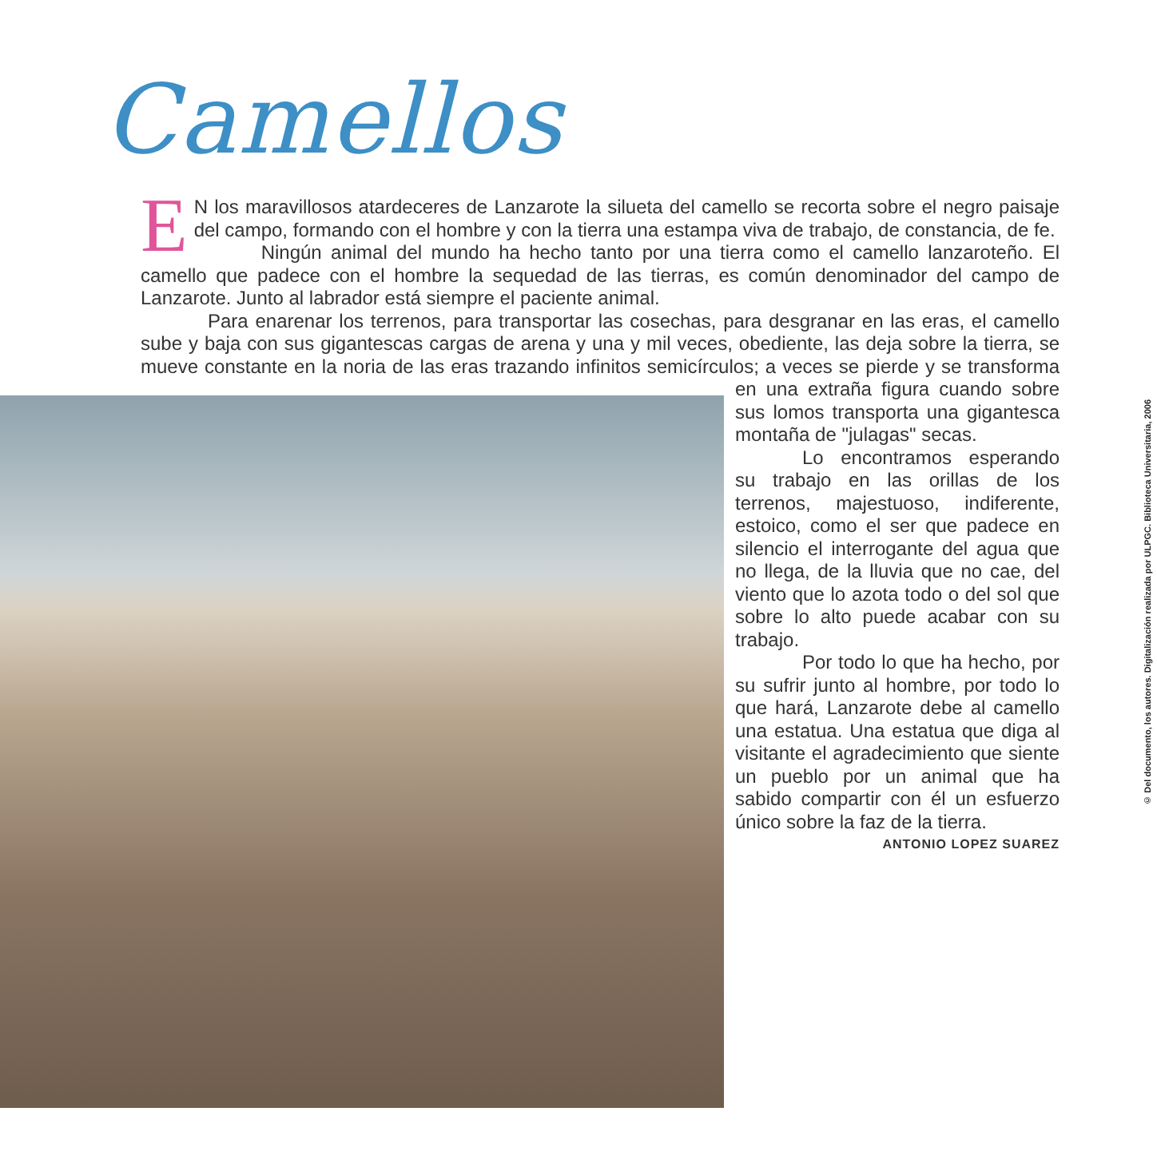Camellos
EN los maravillosos atardeceres de Lanzarote la silueta del camello se recorta sobre el negro paisaje del campo, formando con el hombre y con la tierra una estampa viva de trabajo, de constancia, de fe.
Ningún animal del mundo ha hecho tanto por una tierra como el camello lanzaroteño. El camello que padece con el hombre la sequedad de las tierras, es común denominador del campo de Lanzarote. Junto al labrador está siempre el paciente animal.
Para enarenar los terrenos, para transportar las cosechas, para desgranar en las eras, el camello sube y baja con sus gigantescas cargas de arena y una y mil veces, obediente, las deja sobre la tierra, se mueve constante en la noria de las eras trazando infinitos semicírculos; a veces se pierde y se transforma en una extraña figura cuando sobre sus lomos transporta una gigantesca montaña de "julagas" secas.
Lo encontramos esperando su trabajo en las orillas de los terrenos, majestuoso, indiferente, estoico, como el ser que padece en silencio el interrogante del agua que no llega, de la lluvia que no cae, del viento que lo azota todo o del sol que sobre lo alto puede acabar con su trabajo.
Por todo lo que ha hecho, por su sufrir junto al hombre, por todo lo que hará, Lanzarote debe al camello una estatua. Una estatua que diga al visitante el agradecimiento que siente un pueblo por un animal que ha sabido compartir con él un esfuerzo único sobre la faz de la tierra.
ANTONIO LOPEZ SUAREZ
© Del documento, los autores. Digitalización realizada por ULPGC. Biblioteca Universitaria, 2006